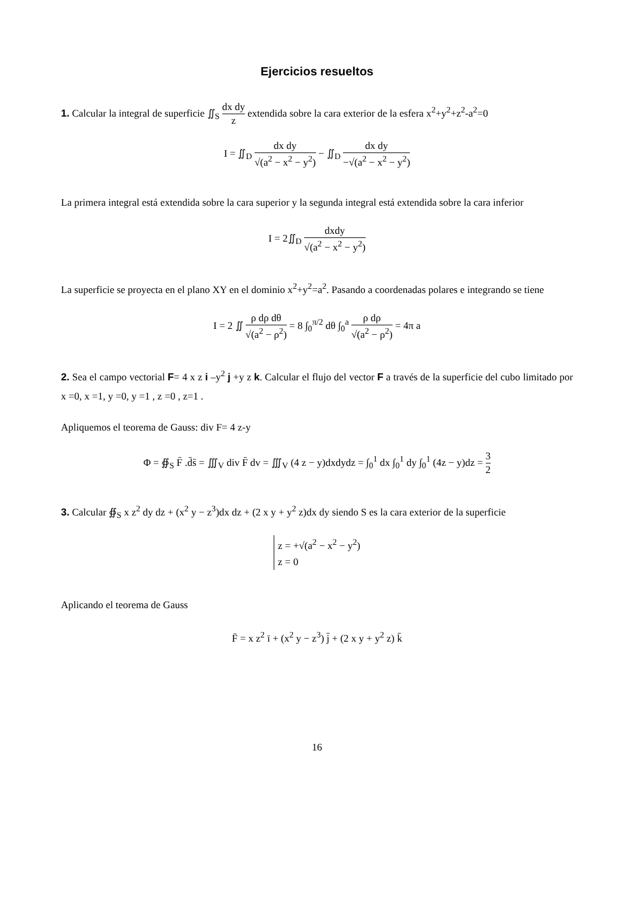Ejercicios resueltos
1. Calcular la integral de superficie ∬<sub>S</sub> dx dy z extendida sobre la cara exterior de la esfera x<sup>2</sup>+y<sup>2</sup>+z<sup>2</sup>-a<sup>2</sup>=0
I = ∬<sub>D</sub> dx dy √(a<sup>2</sup> − x<sup>2</sup> − y<sup>2</sup>) − ∬<sub>D</sub> dx dy −√(a<sup>2</sup> − x<sup>2</sup> − y<sup>2</sup>)
La primera integral está extendida sobre la cara superior y la segunda integral está extendida sobre la cara inferior
I = 2∬<sub>D</sub> dxdy √(a<sup>2</sup> − x<sup>2</sup> − y<sup>2</sup>)
La superficie se proyecta en el plano XY en el dominio x<sup>2</sup>+y<sup>2</sup>=a<sup>2</sup>. Pasando a coordenadas polares e integrando se tiene
I = 2 ∬ ρ dρ dθ √(a<sup>2</sup> − ρ<sup>2</sup>) = 8 ∫<sub>0</sub><sup>π/2</sup> dθ ∫<sub>0</sub><sup>a</sup> ρ dρ √(a<sup>2</sup> − ρ<sup>2</sup>) = 4π a
2. Sea el campo vectorial F= 4 x z i –y<sup>2</sup> j +y z k. Calcular el flujo del vector F a través de la superficie del cubo limitado por x =0, x =1, y =0, y =1 , z =0 , z=1 .
Apliquemos el teorema de Gauss: div F= 4 z-y
Φ = ∯<sub>S</sub> F̄ .d̄s̄ = ∭<sub>V</sub> div F̄ dv = ∭<sub>V</sub> (4 z − y)dxdydz = ∫<sub>0</sub><sup>1</sup> dx ∫<sub>0</sub><sup>1</sup> dy ∫<sub>0</sub><sup>1</sup> (4z − y)dz = 3 2
3. Calcular ∯<sub>S</sub> x z<sup>2</sup> dy dz + (x<sup>2</sup> y − z<sup>3</sup>)dx dz + (2 x y + y<sup>2</sup> z)dx dy siendo S es la cara exterior de la superficie
z = +√(a<sup>2</sup> − x<sup>2</sup> − y<sup>2</sup>)
z = 0
Aplicando el teorema de Gauss
F̄ = x z<sup>2</sup> ī + (x<sup>2</sup> y − z<sup>3</sup>) j̄ + (2 x y + y<sup>2</sup> z) k̄
16